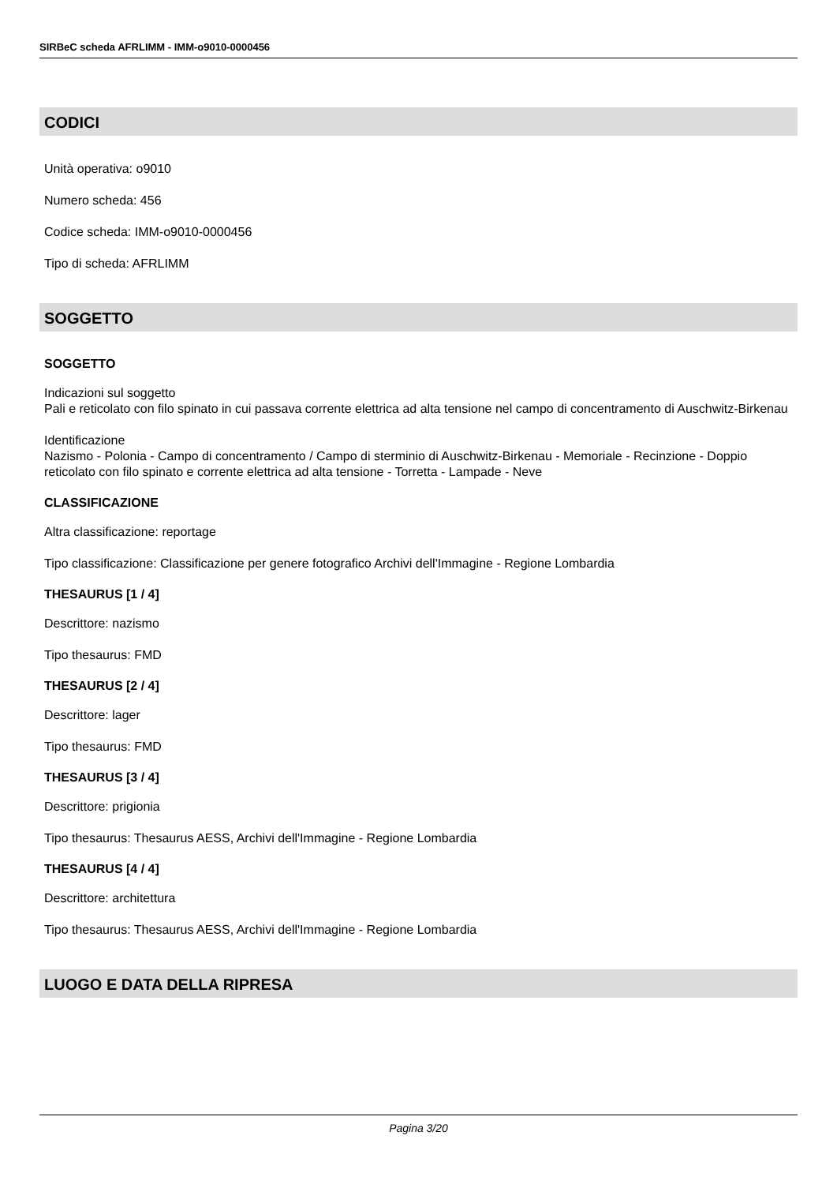SIRBeC scheda AFRLIMM - IMM-o9010-0000456
CODICI
Unità operativa: o9010
Numero scheda: 456
Codice scheda: IMM-o9010-0000456
Tipo di scheda: AFRLIMM
SOGGETTO
SOGGETTO
Indicazioni sul soggetto
Pali e reticolato con filo spinato in cui passava corrente elettrica ad alta tensione nel campo di concentramento di Auschwitz-Birkenau
Identificazione
Nazismo - Polonia - Campo di concentramento / Campo di sterminio di Auschwitz-Birkenau - Memoriale - Recinzione - Doppio reticolato con filo spinato e corrente elettrica ad alta tensione - Torretta - Lampade - Neve
CLASSIFICAZIONE
Altra classificazione: reportage
Tipo classificazione: Classificazione per genere fotografico Archivi dell'Immagine - Regione Lombardia
THESAURUS [1 / 4]
Descrittore: nazismo
Tipo thesaurus: FMD
THESAURUS [2 / 4]
Descrittore: lager
Tipo thesaurus: FMD
THESAURUS [3 / 4]
Descrittore: prigionia
Tipo thesaurus: Thesaurus AESS, Archivi dell'Immagine - Regione Lombardia
THESAURUS [4 / 4]
Descrittore: architettura
Tipo thesaurus: Thesaurus AESS, Archivi dell'Immagine - Regione Lombardia
LUOGO E DATA DELLA RIPRESA
Pagina 3/20